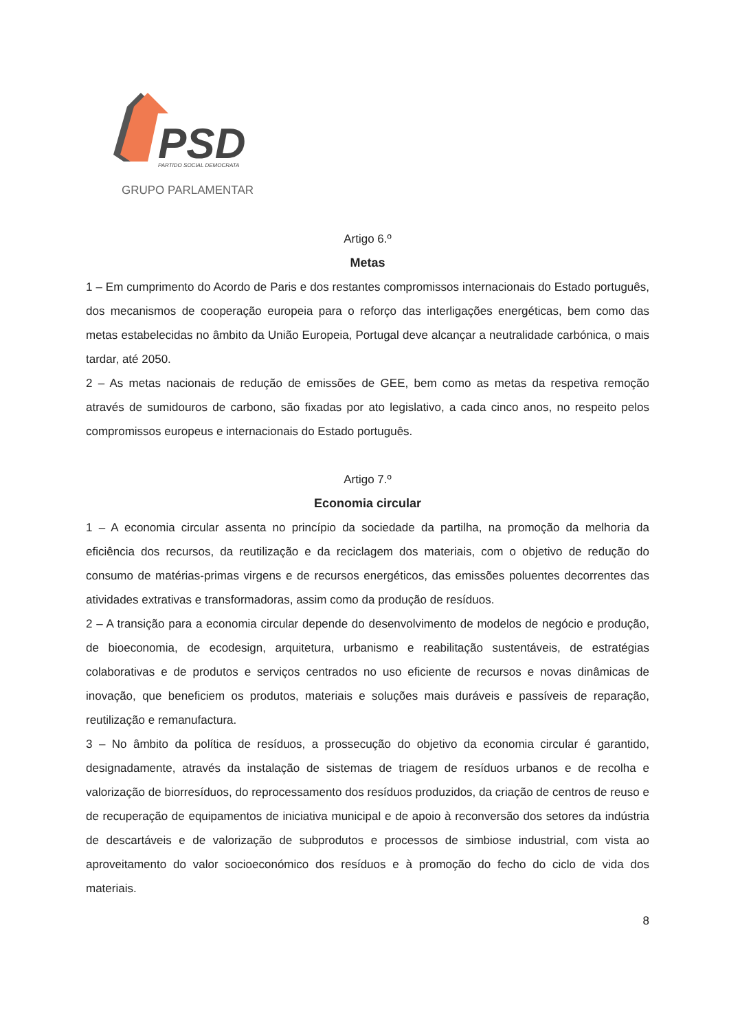PSD
PARTIDO SOCIAL DEMOCRATA
GRUPO PARLAMENTAR
Artigo 6.º
Metas
1 – Em cumprimento do Acordo de Paris e dos restantes compromissos internacionais do Estado português, dos mecanismos de cooperação europeia para o reforço das interligações energéticas, bem como das metas estabelecidas no âmbito da União Europeia, Portugal deve alcançar a neutralidade carbónica, o mais tardar, até 2050.
2 – As metas nacionais de redução de emissões de GEE, bem como as metas da respetiva remoção através de sumidouros de carbono, são fixadas por ato legislativo, a cada cinco anos, no respeito pelos compromissos europeus e internacionais do Estado português.
Artigo 7.º
Economia circular
1 – A economia circular assenta no princípio da sociedade da partilha, na promoção da melhoria da eficiência dos recursos, da reutilização e da reciclagem dos materiais, com o objetivo de redução do consumo de matérias-primas virgens e de recursos energéticos, das emissões poluentes decorrentes das atividades extrativas e transformadoras, assim como da produção de resíduos.
2 – A transição para a economia circular depende do desenvolvimento de modelos de negócio e produção, de bioeconomia, de ecodesign, arquitetura, urbanismo e reabilitação sustentáveis, de estratégias colaborativas e de produtos e serviços centrados no uso eficiente de recursos e novas dinâmicas de inovação, que beneficiem os produtos, materiais e soluções mais duráveis e passíveis de reparação, reutilização e remanufactura.
3 – No âmbito da política de resíduos, a prossecução do objetivo da economia circular é garantido, designadamente, através da instalação de sistemas de triagem de resíduos urbanos e de recolha e valorização de biorresíduos, do reprocessamento dos resíduos produzidos, da criação de centros de reuso e de recuperação de equipamentos de iniciativa municipal e de apoio à reconversão dos setores da indústria de descartáveis e de valorização de subprodutos e processos de simbiose industrial, com vista ao aproveitamento do valor socioeconómico dos resíduos e à promoção do fecho do ciclo de vida dos materiais.
8